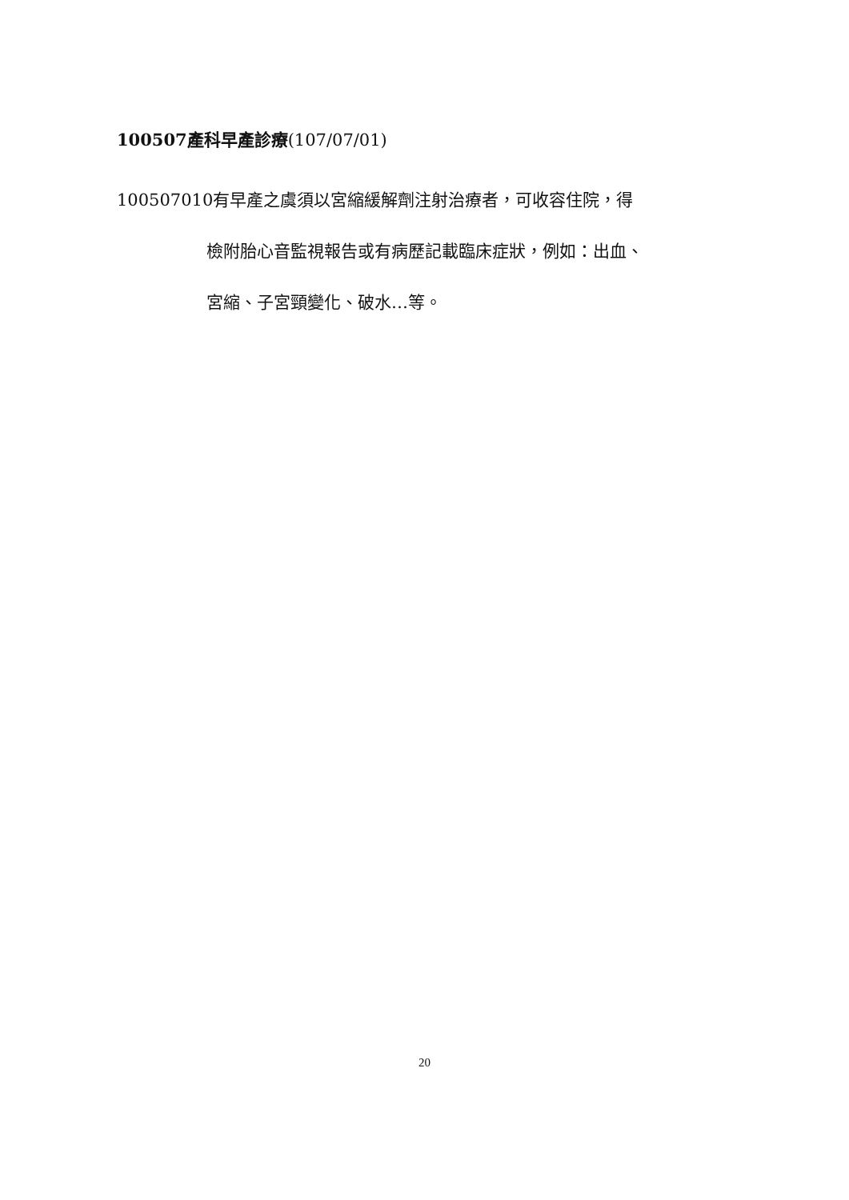100507產科早產診療(107/07/01)
100507010有早產之虞須以宮縮緩解劑注射治療者，可收容住院，得
檢附胎心音監視報告或有病歷記載臨床症狀，例如：出血、
宮縮、子宮頸變化、破水…等。
20